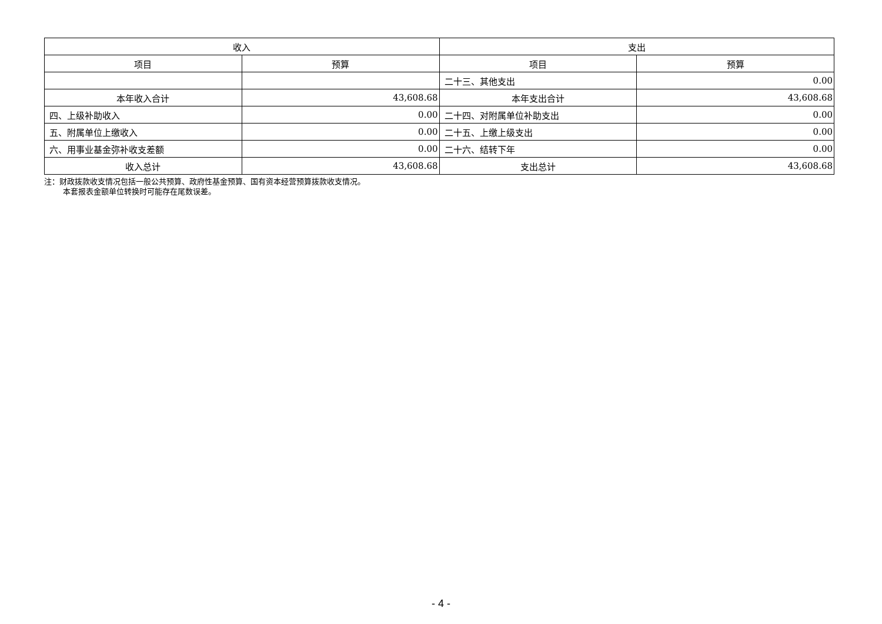| 收入 | | 支出 | |
| --- | --- | --- | --- |
| 项目 | 预算 | 项目 | 预算 |
| | | 二十三、其他支出 | 0.00 |
| 本年收入合计 | 43,608.68 | 本年支出合计 | 43,608.68 |
| 四、上级补助收入 | 0.00 | 二十四、对附属单位补助支出 | 0.00 |
| 五、附属单位上缴收入 | 0.00 | 二十五、上缴上级支出 | 0.00 |
| 六、用事业基金弥补收支差额 | 0.00 | 二十六、结转下年 | 0.00 |
| 收入总计 | 43,608.68 | 支出总计 | 43,608.68 |
注：财政拨款收支情况包括一般公共预算、政府性基金预算、国有资本经营预算拨款收支情况。
本套报表金额单位转换时可能存在尾数误差。
- 4 -